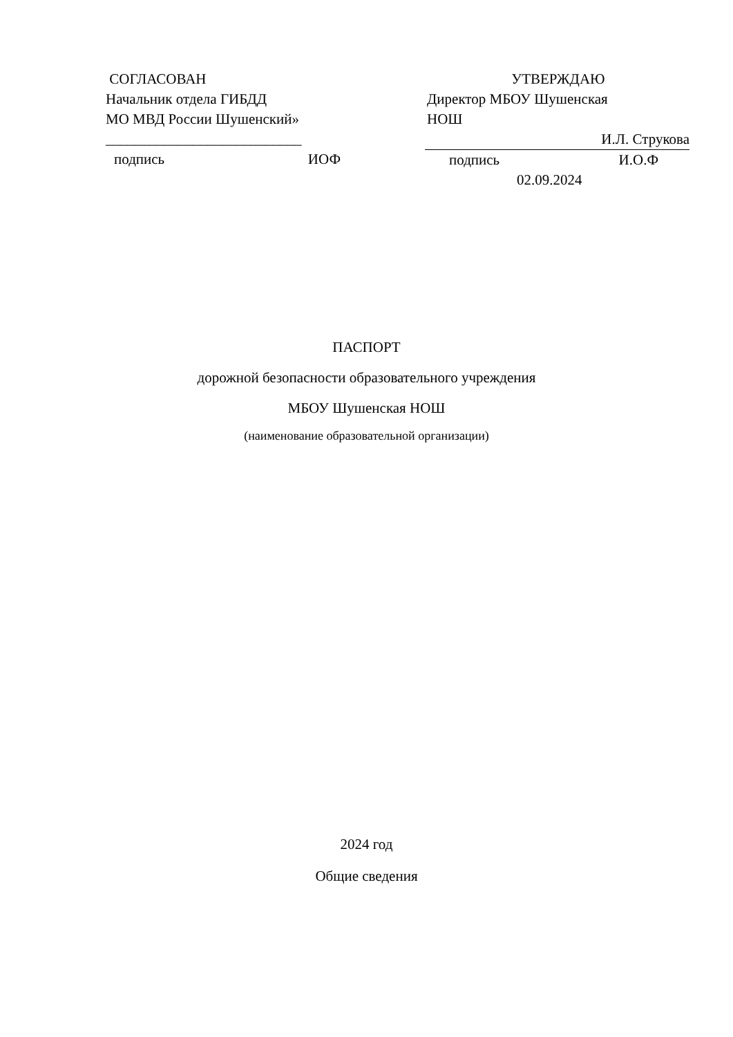СОГЛАСОВАН
Начальник отдела ГИБДД
МО МВД России Шушенский»
___________________________
подпись ИОФ
УТВЕРЖДАЮ
Директор МБОУ Шушенская
НОШ
И.Л. Струкова
подпись И.О.Ф
02.09.2024
ПАСПОРТ
дорожной безопасности образовательного учреждения
МБОУ Шушенская НОШ
(наименование образовательной организации)
2024 год
Общие сведения